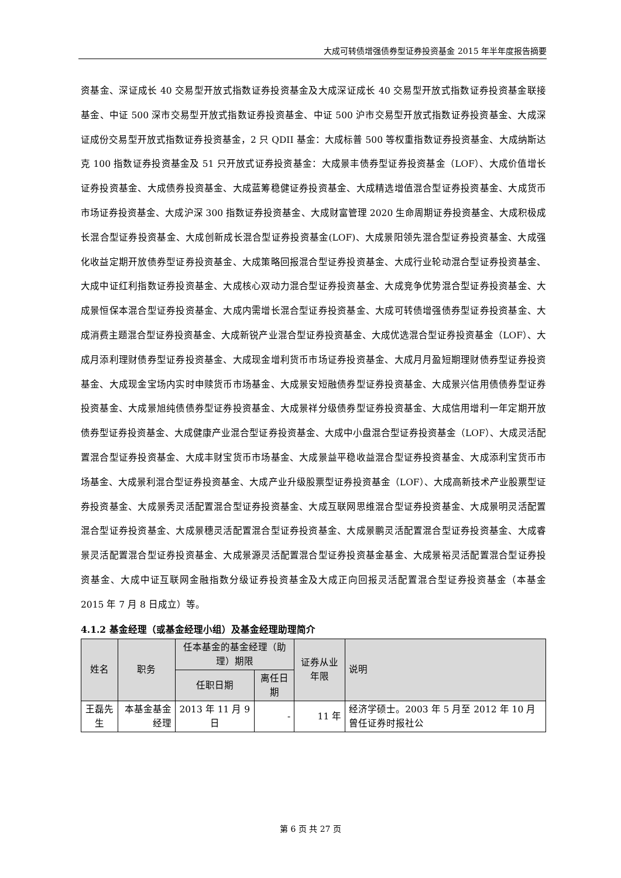大成可转债增强债券型证券投资基金 2015 年半年度报告摘要
资基金、深证成长 40 交易型开放式指数证券投资基金及大成深证成长 40 交易型开放式指数证券投资基金联接基金、中证 500 深市交易型开放式指数证券投资基金、中证 500 沪市交易型开放式指数证券投资基金、大成深证成份交易型开放式指数证券投资基金，2 只 QDII 基金：大成标普 500 等权重指数证券投资基金、大成纳斯达克 100 指数证券投资基金及 51 只开放式证券投资基金：大成景丰债券型证券投资基金（LOF）、大成价值增长证券投资基金、大成债券投资基金、大成蓝筹稳健证券投资基金、大成精选增值混合型证券投资基金、大成货币市场证券投资基金、大成沪深 300 指数证券投资基金、大成财富管理 2020 生命周期证券投资基金、大成积极成长混合型证券投资基金、大成创新成长混合型证券投资基金(LOF)、大成景阳领先混合型证券投资基金、大成强化收益定期开放债券型证券投资基金、大成策略回报混合型证券投资基金、大成行业轮动混合型证券投资基金、大成中证红利指数证券投资基金、大成核心双动力混合型证券投资基金、大成竞争优势混合型证券投资基金、大成景恒保本混合型证券投资基金、大成内需增长混合型证券投资基金、大成可转债增强债券型证券投资基金、大成消费主题混合型证券投资基金、大成新锐产业混合型证券投资基金、大成优选混合型证券投资基金（LOF）、大成月添利理财债券型证券投资基金、大成现金增利货币市场证券投资基金、大成月月盈短期理财债券型证券投资基金、大成现金宝场内实时申赎货币市场基金、大成景安短融债券型证券投资基金、大成景兴信用债债券型证券投资基金、大成景旭纯债债券型证券投资基金、大成景祥分级债券型证券投资基金、大成信用增利一年定期开放债券型证券投资基金、大成健康产业混合型证券投资基金、大成中小盘混合型证券投资基金（LOF）、大成灵活配置混合型证券投资基金、大成丰财宝货币市场基金、大成景益平稳收益混合型证券投资基金、大成添利宝货币市场基金、大成景利混合型证券投资基金、大成产业升级股票型证券投资基金（LOF）、大成高新技术产业股票型证券投资基金、大成景秀灵活配置混合型证券投资基金、大成互联网思维混合型证券投资基金、大成景明灵活配置混合型证券投资基金、大成景穗灵活配置混合型证券投资基金、大成景鹏灵活配置混合型证券投资基金、大成睿景灵活配置混合型证券投资基金、大成景源灵活配置混合型证券投资基金基金、大成景裕灵活配置混合型证券投资基金、大成中证互联网金融指数分级证券投资基金及大成正向回报灵活配置混合型证券投资基金（本基金 2015 年 7 月 8 日成立）等。
4.1.2 基金经理（或基金经理小组）及基金经理助理简介
| 姓名 | 职务 | 任本基金的基金经理（助理）期限 | | 证券从业年限 | 说明 |
| --- | --- | --- | --- | --- | --- |
| | | 任职日期 | 离任日期 | | |
| 王磊先生 | 本基金基金经理 | 2013 年 11 月 9 日 | - | 11 年 | 经济学硕士。2003 年 5 月至 2012 年 10 月曾任证券时报社公 |
第 6 页 共 27 页